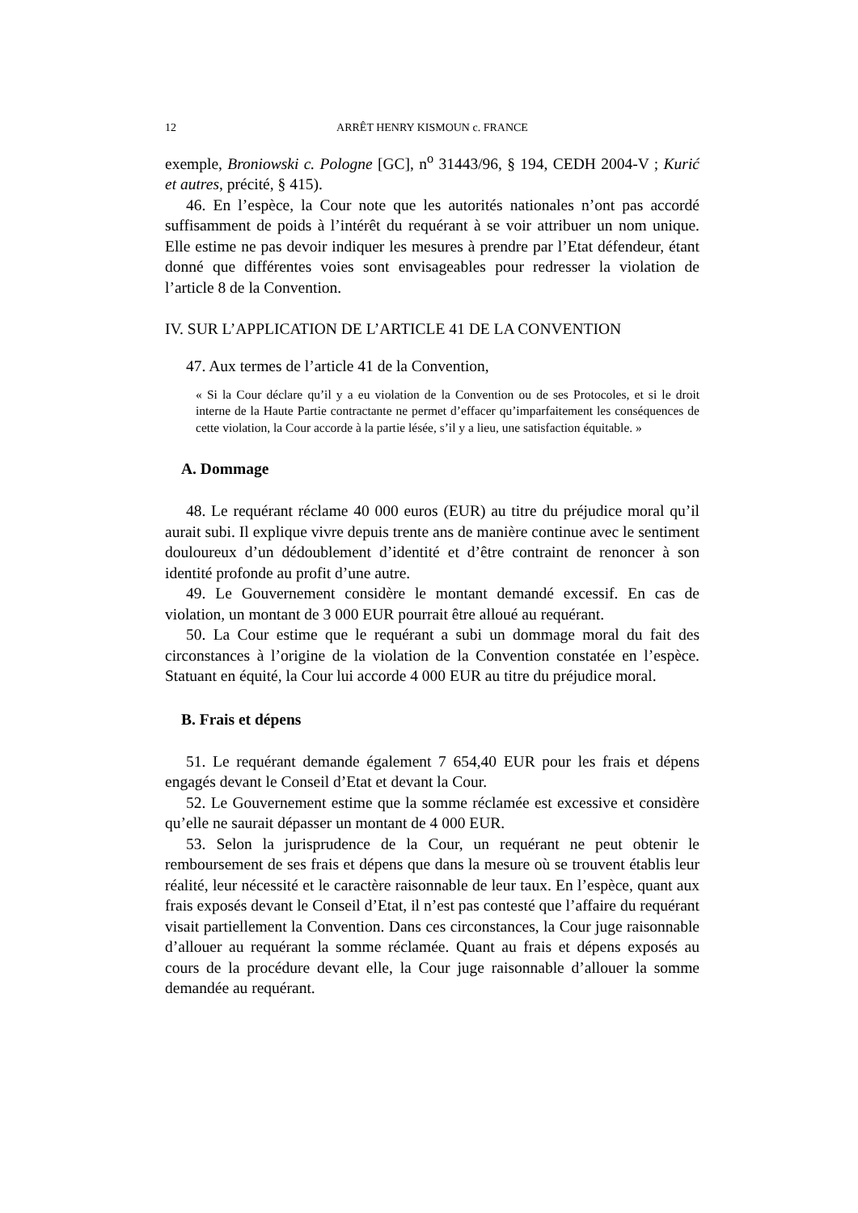12 ARRÊT HENRY KISMOUN c. FRANCE
exemple, Broniowski c. Pologne [GC], n<sup>o</sup> 31443/96, § 194, CEDH 2004-V ; Kurić et autres, précité, § 415).
46. En l’espèce, la Cour note que les autorités nationales n’ont pas accordé suffisamment de poids à l’intérêt du requérant à se voir attribuer un nom unique. Elle estime ne pas devoir indiquer les mesures à prendre par l’Etat défendeur, étant donné que différentes voies sont envisageables pour redresser la violation de l’article 8 de la Convention.
IV. SUR L’APPLICATION DE L’ARTICLE 41 DE LA CONVENTION
47. Aux termes de l’article 41 de la Convention,
« Si la Cour déclare qu’il y a eu violation de la Convention ou de ses Protocoles, et si le droit interne de la Haute Partie contractante ne permet d’effacer qu’imparfaitement les conséquences de cette violation, la Cour accorde à la partie lésée, s’il y a lieu, une satisfaction équitable. »
A. Dommage
48. Le requérant réclame 40 000 euros (EUR) au titre du préjudice moral qu’il aurait subi. Il explique vivre depuis trente ans de manière continue avec le sentiment douloureux d’un dédoublement d’identité et d’être contraint de renoncer à son identité profonde au profit d’une autre.
49. Le Gouvernement considère le montant demandé excessif. En cas de violation, un montant de 3 000 EUR pourrait être alloué au requérant.
50. La Cour estime que le requérant a subi un dommage moral du fait des circonstances à l’origine de la violation de la Convention constatée en l’espèce. Statuant en équité, la Cour lui accorde 4 000 EUR au titre du préjudice moral.
B. Frais et dépens
51. Le requérant demande également 7 654,40 EUR pour les frais et dépens engagés devant le Conseil d’Etat et devant la Cour.
52. Le Gouvernement estime que la somme réclamée est excessive et considère qu’elle ne saurait dépasser un montant de 4 000 EUR.
53. Selon la jurisprudence de la Cour, un requérant ne peut obtenir le remboursement de ses frais et dépens que dans la mesure où se trouvent établis leur réalité, leur nécessité et le caractère raisonnable de leur taux. En l’espèce, quant aux frais exposés devant le Conseil d’Etat, il n’est pas contesté que l’affaire du requérant visait partiellement la Convention. Dans ces circonstances, la Cour juge raisonnable d’allouer au requérant la somme réclamée. Quant au frais et dépens exposés au cours de la procédure devant elle, la Cour juge raisonnable d’allouer la somme demandée au requérant.